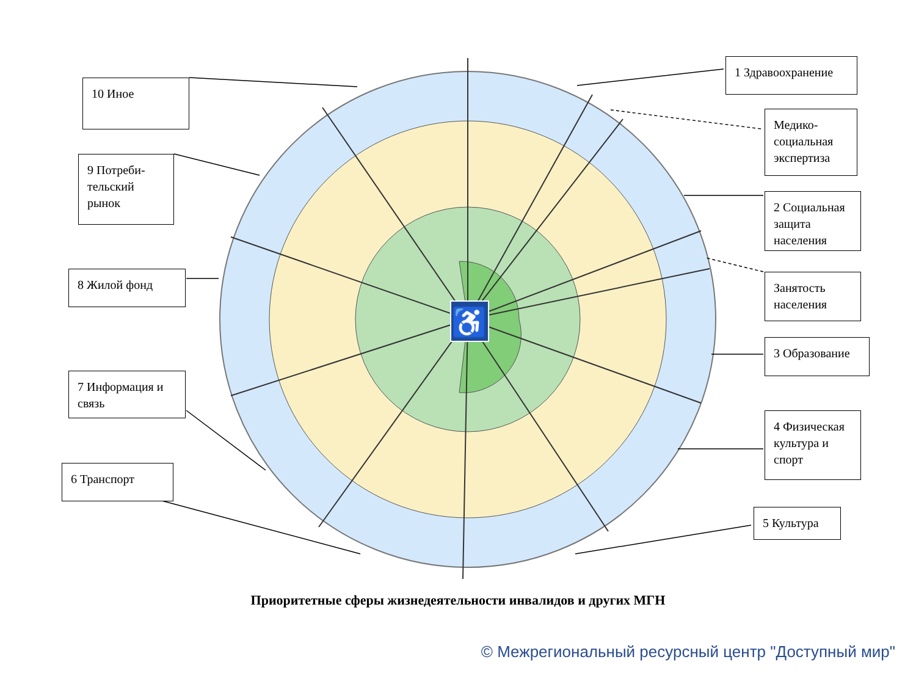♿
10 Иное
1 Здравоохранение
Медико-
социальная
экспертиза
9 Потреби-
тельский
рынок
2 Социальная
защита
населения
8 Жилой фонд
Занятость
населения
3 Образование
7 Информация и
связь
4 Физическая
культура и
спорт
6 Транспорт
5 Культура
Приоритетные сферы жизнедеятельности инвалидов и других МГН
© Межрегиональный ресурсный центр "Доступный мир"